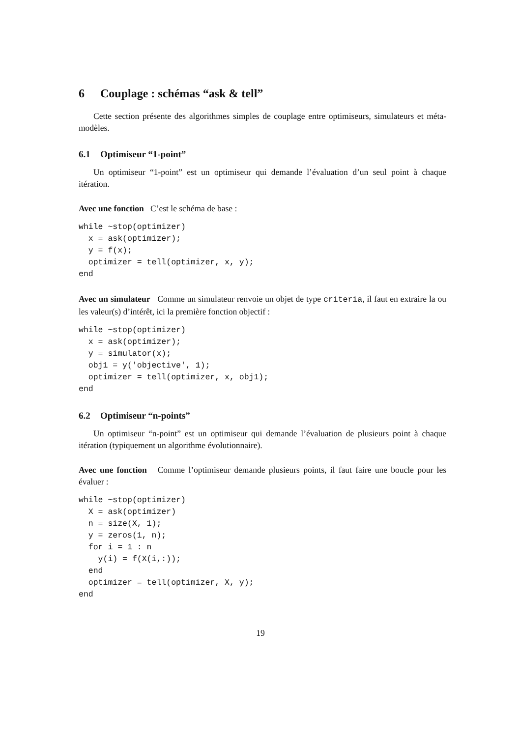6 Couplage : schémas “ask & tell”
Cette section présente des algorithmes simples de couplage entre optimiseurs, simulateurs et méta-modèles.
6.1 Optimiseur “1-point”
Un optimiseur “1-point” est un optimiseur qui demande l’évaluation d’un seul point à chaque itération.
Avec une fonction C’est le schéma de base :
while ~stop(optimizer)
  x = ask(optimizer);
  y = f(x);
  optimizer = tell(optimizer, x, y);
end
Avec un simulateur Comme un simulateur renvoie un objet de type criteria, il faut en extraire la ou les valeur(s) d’intérêt, ici la première fonction objectif :
while ~stop(optimizer)
  x = ask(optimizer);
  y = simulator(x);
  obj1 = y('objective', 1);
  optimizer = tell(optimizer, x, obj1);
end
6.2 Optimiseur “n-points”
Un optimiseur “n-point” est un optimiseur qui demande l’évaluation de plusieurs point à chaque itération (typiquement un algorithme évolutionnaire).
Avec une fonction Comme l’optimiseur demande plusieurs points, il faut faire une boucle pour les évaluer :
while ~stop(optimizer)
  X = ask(optimizer)
  n = size(X, 1);
  y = zeros(1, n);
  for i = 1 : n
    y(i) = f(X(i,:));
  end
  optimizer = tell(optimizer, X, y);
end
19